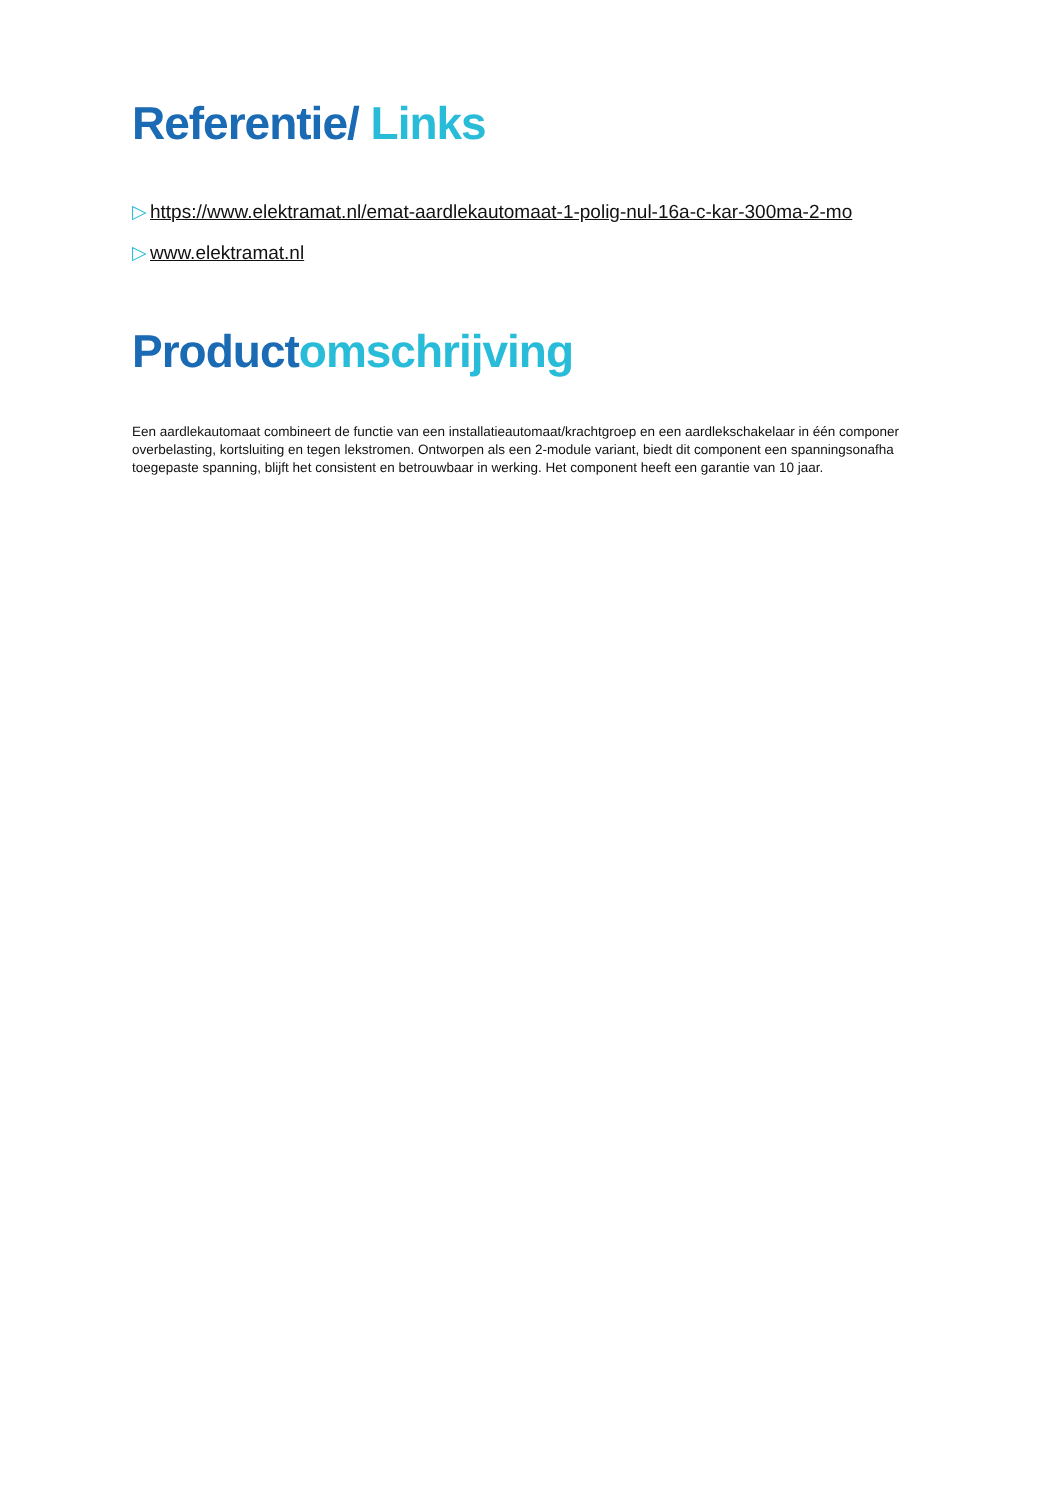Referentie/ Links
▷ https://www.elektramat.nl/emat-aardlekautomaat-1-polig-nul-16a-c-kar-300ma-2-mo
▷ www.elektramat.nl
Productomschrijving
Een aardlekautomaat combineert de functie van een installatieautomaat/krachtgroep en een aardlekschakelaar in één componer
overbelasting, kortsluiting en tegen lekstromen. Ontworpen als een 2-module variant, biedt dit component een spanningsonafha
toegepaste spanning, blijft het consistent en betrouwbaar in werking. Het component heeft een garantie van 10 jaar.